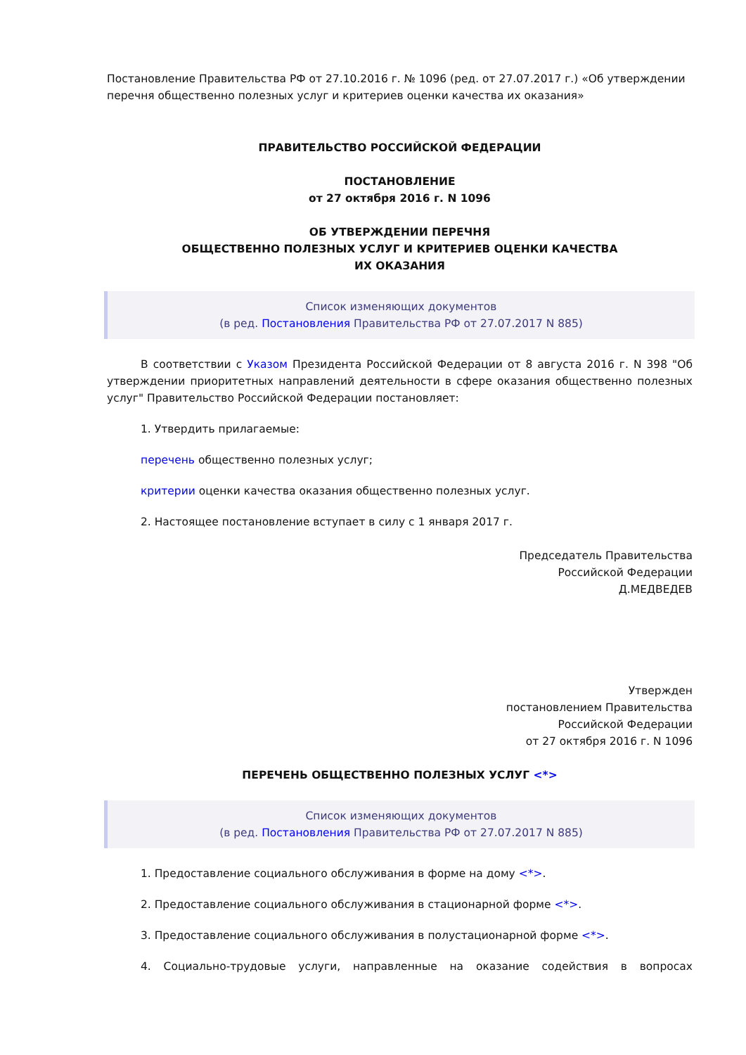Постановление Правительства РФ от 27.10.2016 г. № 1096 (ред. от 27.07.2017 г.) «Об утверждении перечня общественно полезных услуг и критериев оценки качества их оказания»
ПРАВИТЕЛЬСТВО РОССИЙСКОЙ ФЕДЕРАЦИИ
ПОСТАНОВЛЕНИЕ
от 27 октября 2016 г. N 1096
ОБ УТВЕРЖДЕНИИ ПЕРЕЧНЯ
ОБЩЕСТВЕННО ПОЛЕЗНЫХ УСЛУГ И КРИТЕРИЕВ ОЦЕНКИ КАЧЕСТВА
ИХ ОКАЗАНИЯ
Список изменяющих документов
(в ред. Постановления Правительства РФ от 27.07.2017 N 885)
В соответствии с Указом Президента Российской Федерации от 8 августа 2016 г. N 398 "Об утверждении приоритетных направлений деятельности в сфере оказания общественно полезных услуг" Правительство Российской Федерации постановляет:
1. Утвердить прилагаемые:
перечень общественно полезных услуг;
критерии оценки качества оказания общественно полезных услуг.
2. Настоящее постановление вступает в силу с 1 января 2017 г.
Председатель Правительства
Российской Федерации
Д.МЕДВЕДЕВ
Утвержден
постановлением Правительства
Российской Федерации
от 27 октября 2016 г. N 1096
ПЕРЕЧЕНЬ ОБЩЕСТВЕННО ПОЛЕЗНЫХ УСЛУГ <*>
Список изменяющих документов
(в ред. Постановления Правительства РФ от 27.07.2017 N 885)
1. Предоставление социального обслуживания в форме на дому <*>.
2. Предоставление социального обслуживания в стационарной форме <*>.
3. Предоставление социального обслуживания в полустационарной форме <*>.
4. Социально-трудовые услуги, направленные на оказание содействия в вопросах